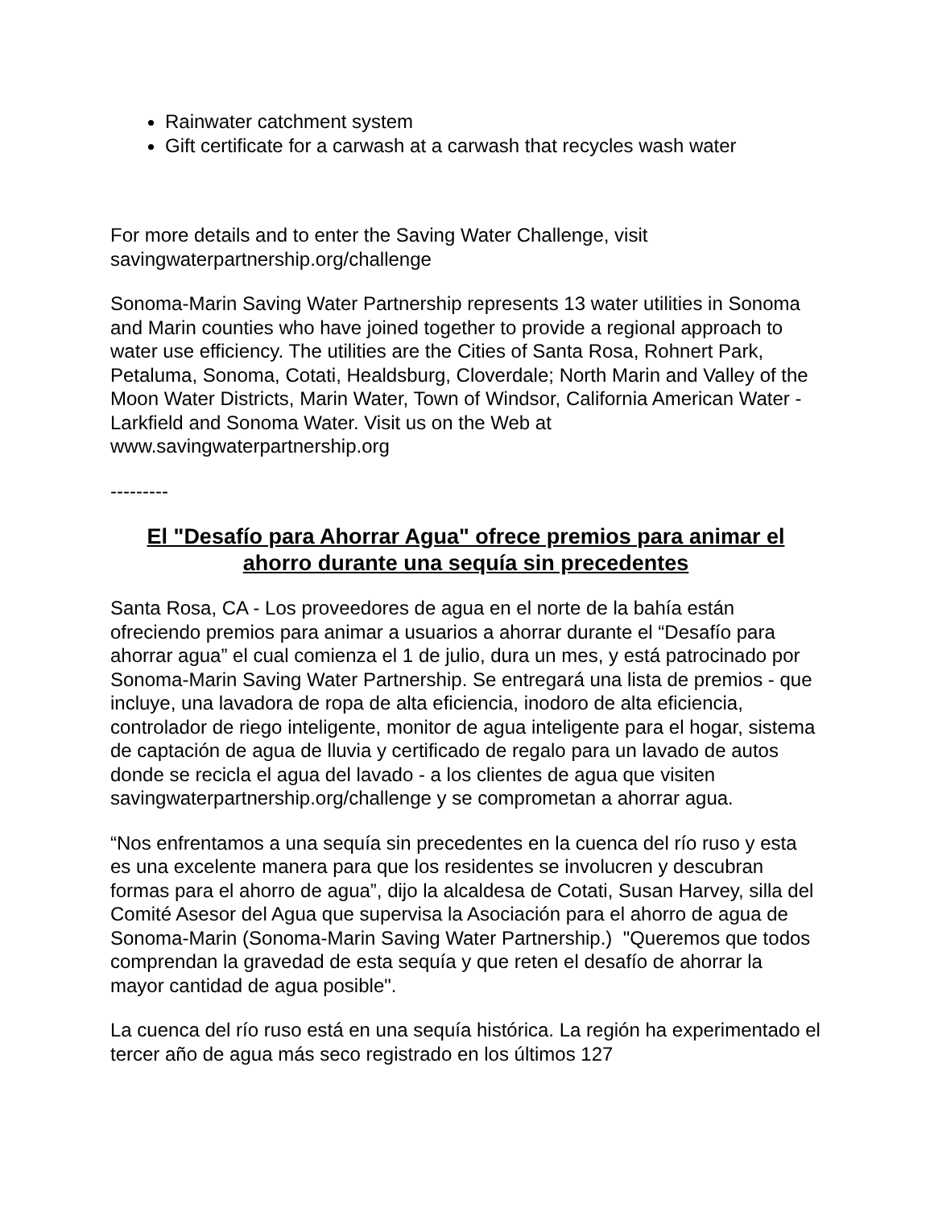Rainwater catchment system
Gift certificate for a carwash at a carwash that recycles wash water
For more details and to enter the Saving Water Challenge, visit savingwaterpartnership.org/challenge
Sonoma-Marin Saving Water Partnership represents 13 water utilities in Sonoma and Marin counties who have joined together to provide a regional approach to water use efficiency. The utilities are the Cities of Santa Rosa, Rohnert Park, Petaluma, Sonoma, Cotati, Healdsburg, Cloverdale; North Marin and Valley of the Moon Water Districts, Marin Water, Town of Windsor, California American Water - Larkfield and Sonoma Water. Visit us on the Web at www.savingwaterpartnership.org
---------
El "Desafío para Ahorrar Agua" ofrece premios para animar el ahorro durante una sequía sin precedentes
Santa Rosa, CA - Los proveedores de agua en el norte de la bahía están ofreciendo premios para animar a usuarios a ahorrar durante el “Desafío para ahorrar agua” el cual comienza el 1 de julio, dura un mes, y está patrocinado por Sonoma-Marin Saving Water Partnership. Se entregará una lista de premios - que incluye, una lavadora de ropa de alta eficiencia, inodoro de alta eficiencia, controlador de riego inteligente, monitor de agua inteligente para el hogar, sistema de captación de agua de lluvia y certificado de regalo para un lavado de autos donde se recicla el agua del lavado - a los clientes de agua que visiten savingwaterpartnership.org/challenge y se comprometan a ahorrar agua.
“Nos enfrentamos a una sequía sin precedentes en la cuenca del río ruso y esta es una excelente manera para que los residentes se involucren y descubran formas para el ahorro de agua”, dijo la alcaldesa de Cotati, Susan Harvey, silla del Comité Asesor del Agua que supervisa la Asociación para el ahorro de agua de Sonoma-Marin (Sonoma-Marin Saving Water Partnership.) "Queremos que todos comprendan la gravedad de esta sequía y que reten el desafío de ahorrar la mayor cantidad de agua posible".
La cuenca del río ruso está en una sequía histórica. La región ha experimentado el tercer año de agua más seco registrado en los últimos 127